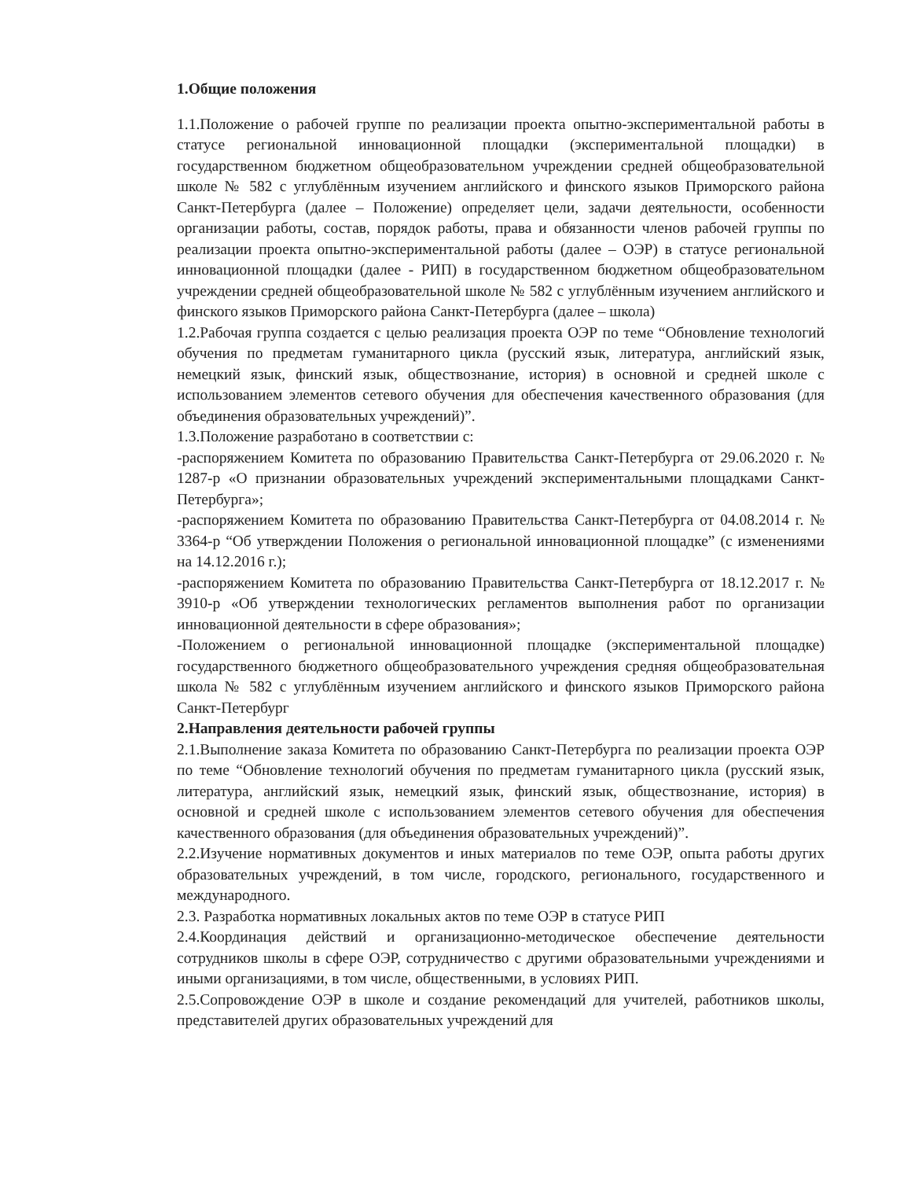1.Общие положения
1.1.Положение о рабочей группе по реализации проекта опытно-экспериментальной работы в статусе региональной инновационной площадки (экспериментальной площадки) в государственном бюджетном общеобразовательном учреждении средней общеобразовательной школе № 582 с углублённым изучением английского и финского языков Приморского района Санкт-Петербурга (далее – Положение) определяет цели, задачи деятельности, особенности организации работы, состав, порядок работы, права и обязанности членов рабочей группы по реализации проекта опытно-экспериментальной работы (далее – ОЭР) в статусе региональной инновационной площадки (далее - РИП) в государственном бюджетном общеобразовательном учреждении средней общеобразовательной школе № 582 с углублённым изучением английского и финского языков Приморского района Санкт-Петербурга (далее – школа)
1.2.Рабочая группа создается с целью реализация проекта ОЭР по теме “Обновление технологий обучения по предметам гуманитарного цикла (русский язык, литература, английский язык, немецкий язык, финский язык, обществознание, история) в основной и средней школе с использованием элементов сетевого обучения для обеспечения качественного образования (для объединения образовательных учреждений)”.
1.3.Положение разработано в соответствии с:
-распоряжением Комитета по образованию Правительства Санкт-Петербурга от 29.06.2020 г. № 1287-р «О признании образовательных учреждений экспериментальными площадками Санкт-Петербурга»;
-распоряжением Комитета по образованию Правительства Санкт-Петербурга от 04.08.2014 г. № 3364-р “Об утверждении Положения о региональной инновационной площадке” (с изменениями на 14.12.2016 г.);
-распоряжением Комитета по образованию Правительства Санкт-Петербурга от 18.12.2017 г. № 3910-р «Об утверждении технологических регламентов выполнения работ по организации инновационной деятельности в сфере образования»;
-Положением о региональной инновационной площадке (экспериментальной площадке) государственного бюджетного общеобразовательного учреждения средняя общеобразовательная школа № 582 с углублённым изучением английского и финского языков Приморского района Санкт-Петербург
2.Направления деятельности рабочей группы
2.1.Выполнение заказа Комитета по образованию Санкт-Петербурга по реализации проекта ОЭР по теме “Обновление технологий обучения по предметам гуманитарного цикла (русский язык, литература, английский язык, немецкий язык, финский язык, обществознание, история) в основной и средней школе с использованием элементов сетевого обучения для обеспечения качественного образования (для объединения образовательных учреждений)”.
2.2.Изучение нормативных документов и иных материалов по теме ОЭР, опыта работы других образовательных учреждений, в том числе, городского, регионального, государственного и международного.
2.3. Разработка нормативных локальных актов по теме ОЭР в статусе РИП
2.4.Координация действий и организационно-методическое обеспечение деятельности сотрудников школы в сфере ОЭР, сотрудничество с другими образовательными учреждениями и иными организациями, в том числе, общественными, в условиях РИП.
2.5.Сопровождение ОЭР в школе и создание рекомендаций для учителей, работников школы, представителей других образовательных учреждений для